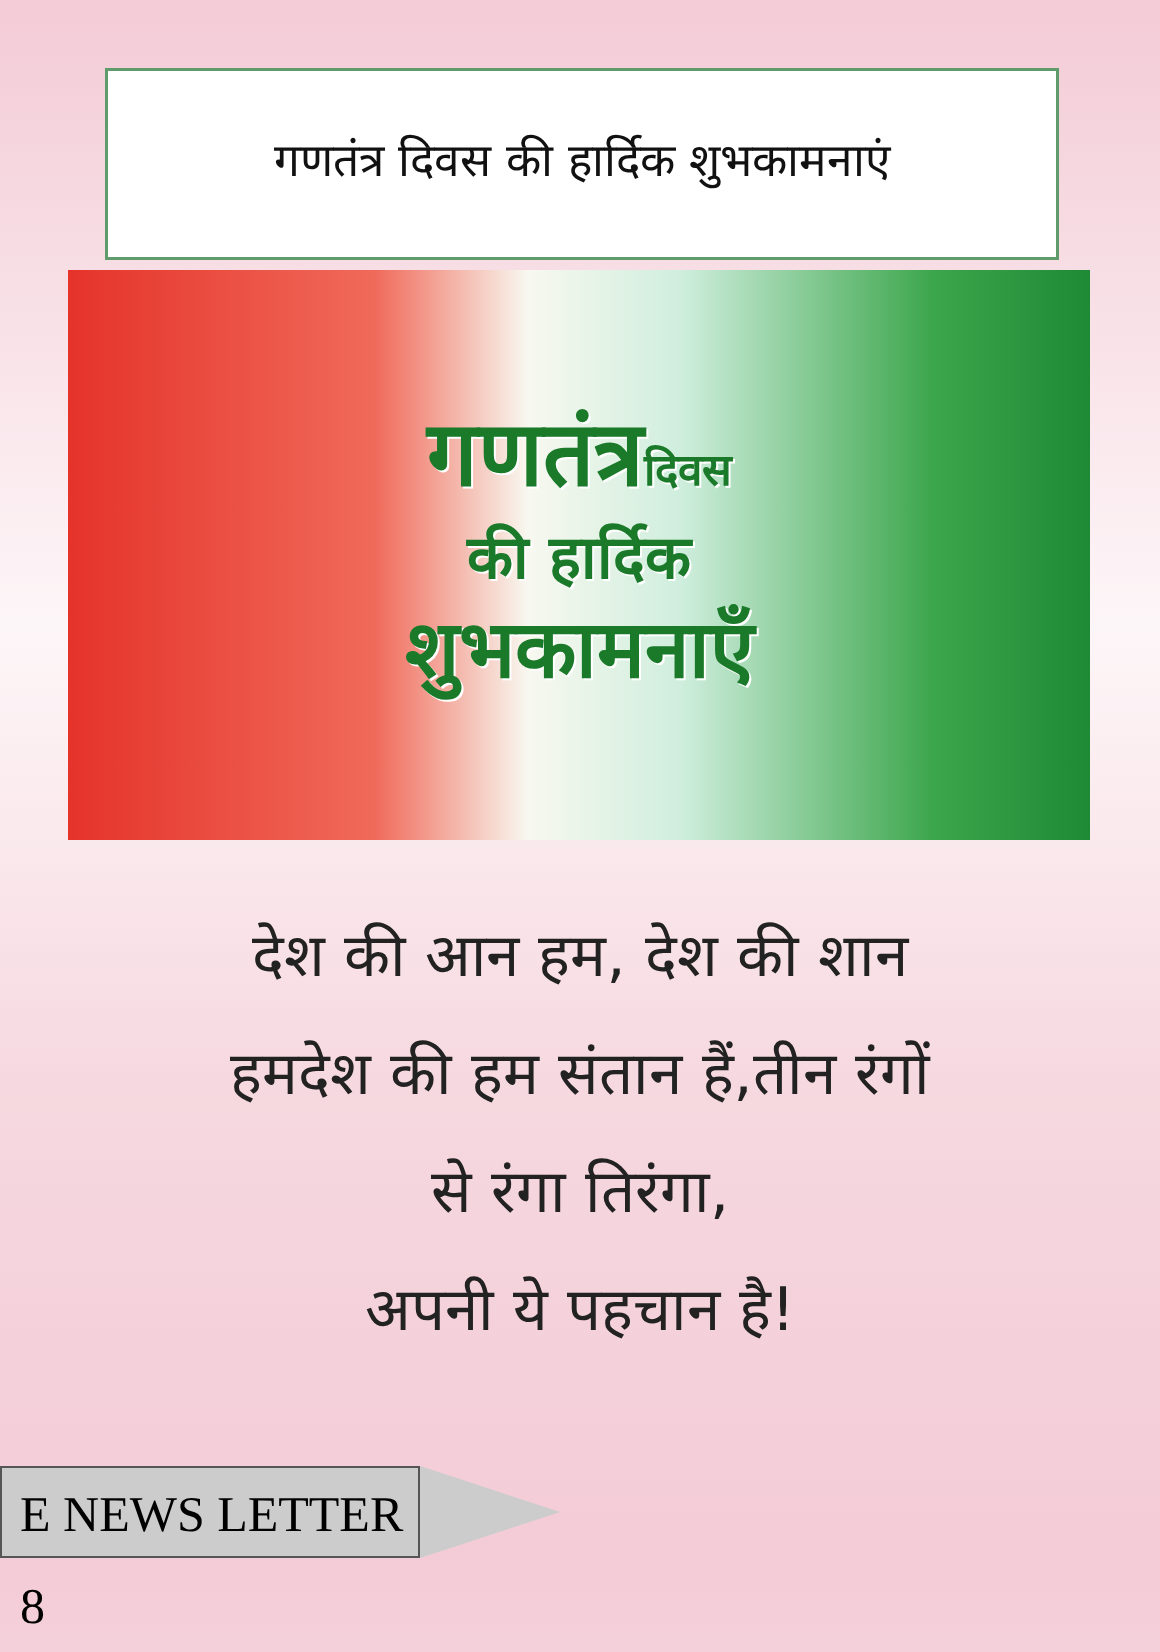गणतंत्र दिवस की हार्दिक शुभकामनाएं
गणतंत्रदिवस
की हार्दिक
शुभकामनाएँ
देश की आन हम, देश की शान
हमदेश की हम संतान हैं,तीन रंगों
से रंगा तिरंगा,
अपनी ये पहचान है!
E NEWS LETTER 8